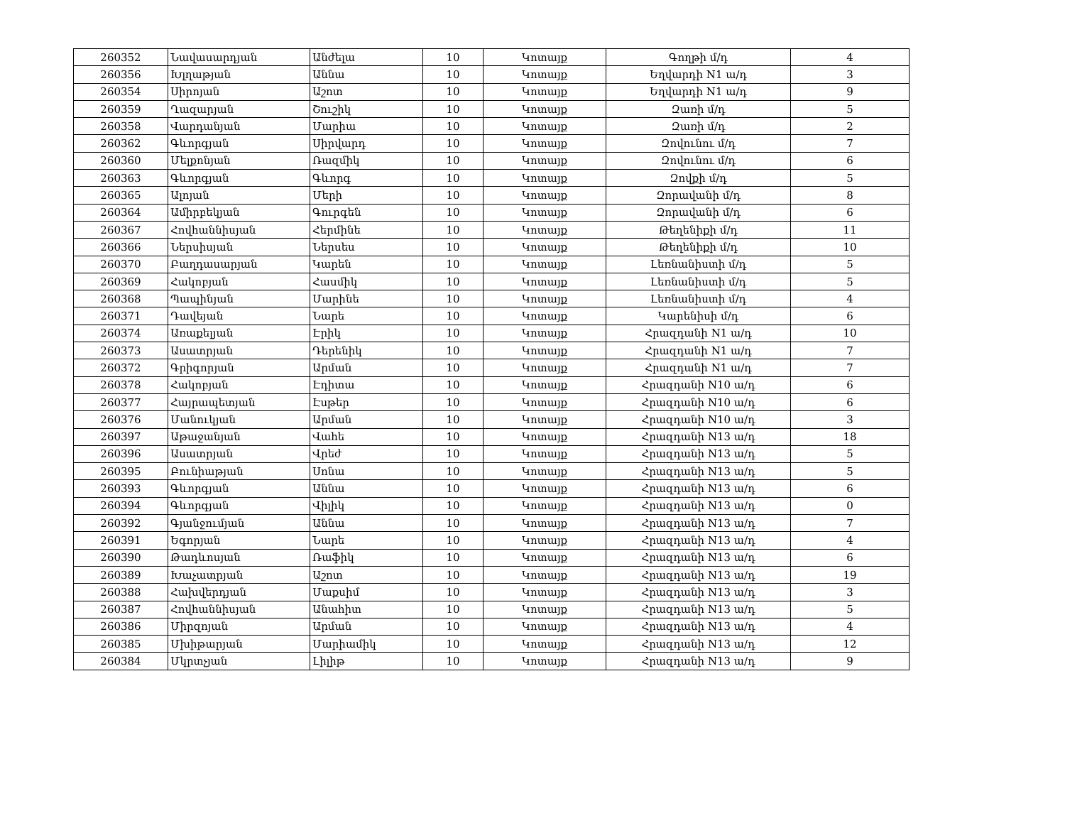| 260352 | Նավասարդյան | Անժելա | 10 | Կոտայք | Գողթի մ/դ | 4 |
| 260356 | Խլղաթյան | Աննա | 10 | Կոտայք | Եղվարդի N1 ա/դ | 3 |
| 260354 | Սիրոյան | Աշոտ | 10 | Կոտայք | Եղվարդի N1 ա/դ | 9 |
| 260359 | Ղազարյան | Շուշիկ | 10 | Կոտայք | Զառի մ/դ | 5 |
| 260358 | Վարդանյան | Մարիա | 10 | Կոտայք | Զառի մ/դ | 2 |
| 260362 | Գևորգյան | Սիրվարդ | 10 | Կոտայք | Զովունու մ/դ | 7 |
| 260360 | Մելքոնյան | Ռազմիկ | 10 | Կոտայք | Զովունու մ/դ | 6 |
| 260363 | Գևորգյան | Գևորգ | 10 | Կոտայք | Զովքի մ/դ | 5 |
| 260365 | Ալոյան | Մերի | 10 | Կոտայք | Զորավանի մ/դ | 8 |
| 260364 | Ամիրբեկյան | Գուրգեն | 10 | Կոտայք | Զորավանի մ/դ | 6 |
| 260367 | Հովհաննիսյան | Հերմինե | 10 | Կոտայք | Թեղենիքի մ/դ | 11 |
| 260366 | Ներսիսյան | Ներսես | 10 | Կոտայք | Թեղենիքի մ/դ | 10 |
| 260370 | Բաղդասարյան | Կարեն | 10 | Կոտայք | Լեռնանիստի մ/դ | 5 |
| 260369 | Հակոբյան | Հասմիկ | 10 | Կոտայք | Լեռնանիստի մ/դ | 5 |
| 260368 | Պապինյան | Մարինե | 10 | Կոտայք | Լեռնանիստի մ/դ | 4 |
| 260371 | Դավեյան | Նարե | 10 | Կոտայք | Կարենիսի մ/դ | 6 |
| 260374 | Առաքելյան | Էրիկ | 10 | Կոտայք | Հրազդանի N1 ա/դ | 10 |
| 260373 | Ասատրյան | Դերենիկ | 10 | Կոտայք | Հրազդանի N1 ա/դ | 7 |
| 260372 | Գրիգորյան | Արման | 10 | Կոտայք | Հրազդանի N1 ա/դ | 7 |
| 260378 | Հակոբյան | Էդիտա | 10 | Կոտայք | Հրազդանի N10 ա/դ | 6 |
| 260377 | Հայրապետյան | Էսթեր | 10 | Կոտայք | Հրազդանի N10 ա/դ | 6 |
| 260376 | Մանուկյան | Արման | 10 | Կոտայք | Հրազդանի N10 ա/դ | 3 |
| 260397 | Աթաջանյան | Վահե | 10 | Կոտայք | Հրազդանի N13 ա/դ | 18 |
| 260396 | Ասատրյան | Վրեժ | 10 | Կոտայք | Հրազդանի N13 ա/դ | 5 |
| 260395 | Բունիաթյան | Սոնա | 10 | Կոտայք | Հրազդանի N13 ա/դ | 5 |
| 260393 | Գևորգյան | Աննա | 10 | Կոտայք | Հրազդանի N13 ա/դ | 6 |
| 260394 | Գևորգյան | Վիլիկ | 10 | Կոտայք | Հրազդանի N13 ա/դ | 0 |
| 260392 | Գյանջումյան | Աննա | 10 | Կոտայք | Հրազդանի N13 ա/դ | 7 |
| 260391 | Եգորյան | Նարե | 10 | Կոտայք | Հրազդանի N13 ա/դ | 4 |
| 260390 | Թադևոսյան | Ռաֆիկ | 10 | Կոտայք | Հրազդանի N13 ա/դ | 6 |
| 260389 | Խաչատրյան | Աշոտ | 10 | Կոտայք | Հրազդանի N13 ա/դ | 19 |
| 260388 | Հախվերդյան | Մաքսիմ | 10 | Կոտայք | Հրազդանի N13 ա/դ | 3 |
| 260387 | Հովհաննիսյան | Անահիտ | 10 | Կոտայք | Հրազդանի N13 ա/դ | 5 |
| 260386 | Միրզոյան | Արման | 10 | Կոտայք | Հրազդանի N13 ա/դ | 4 |
| 260385 | Մխիթարյան | Մարիամիկ | 10 | Կոտայք | Հրազդանի N13 ա/դ | 12 |
| 260384 | Մկրտչյան | Լիլիթ | 10 | Կոտայք | Հրազդանի N13 ա/դ | 9 |